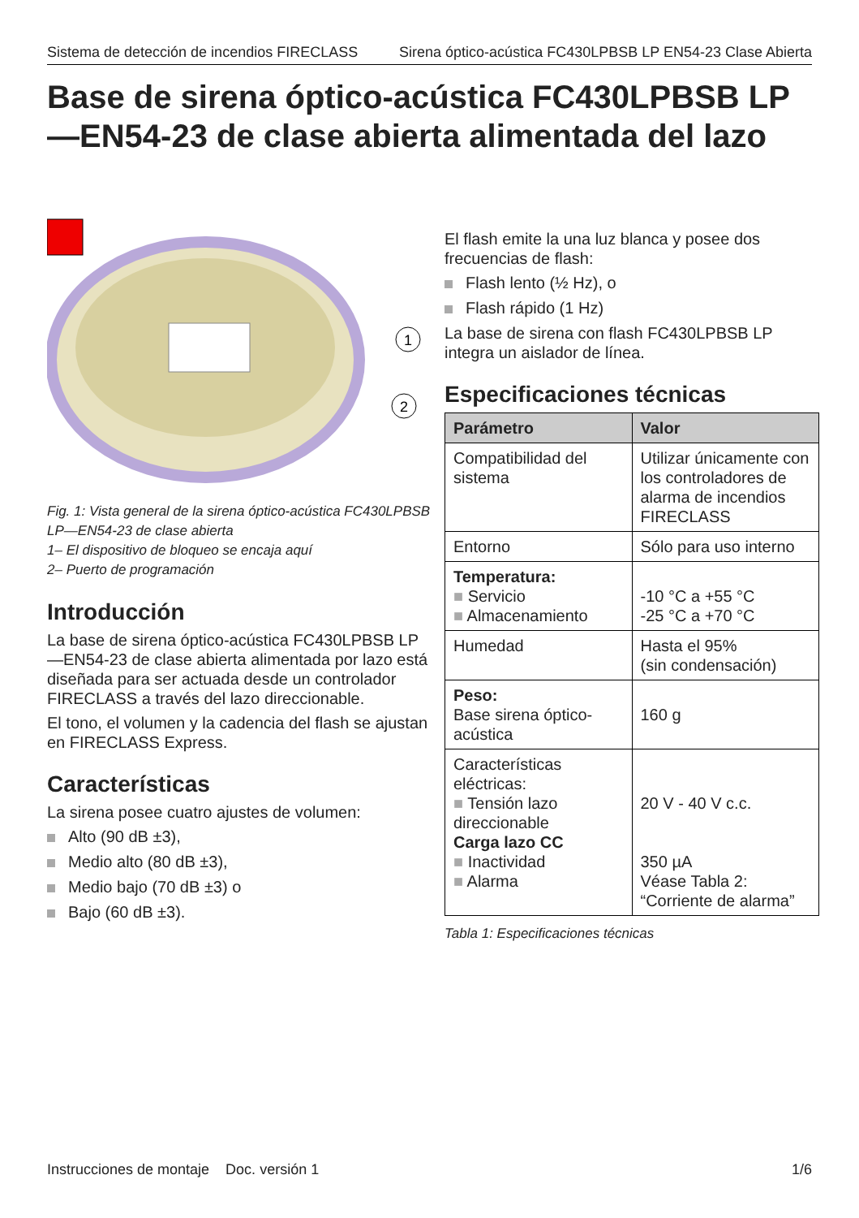Sistema de detección de incendios FIRECLASS Sirena óptico-acústica FC430LPBSB LP EN54-23 Clase Abierta
Base de sirena óptico-acústica FC430LPBSB LP —EN54-23 de clase abierta alimentada del lazo
1
2
Fig. 1: Vista general de la sirena óptico-acústica FC430LPBSB LP—EN54-23 de clase abierta
1– El dispositivo de bloqueo se encaja aquí
2– Puerto de programación
Introducción
La base de sirena óptico-acústica FC430LPBSB LP —EN54-23 de clase abierta alimentada por lazo está diseñada para ser actuada desde un controlador FIRECLASS a través del lazo direccionable.
El tono, el volumen y la cadencia del flash se ajustan en FIRECLASS Express.
Características
La sirena posee cuatro ajustes de volumen:
Alto (90 dB ±3),
Medio alto (80 dB ±3),
Medio bajo (70 dB ±3) o
Bajo (60 dB ±3).
El flash emite la una luz blanca y posee dos frecuencias de flash:
Flash lento (½ Hz), o
Flash rápido (1 Hz)
La base de sirena con flash FC430LPBSB LP integra un aislador de línea.
Especificaciones técnicas
| Parámetro | Valor |
| --- | --- |
| Compatibilidad del sistema | Utilizar únicamente con los controladores de alarma de incendios FIRECLASS |
| Entorno | Sólo para uso interno |
| Temperatura: ■ Servicio ■ Almacenamiento | -10 °C a +55 °C -25 °C a +70 °C |
| Humedad | Hasta el 95% (sin condensación) |
| Peso: Base sirena óptico-acústica | 160 g |
| Características eléctricas: ■ Tensión lazo direccionable Carga lazo CC ■ Inactividad ■ Alarma | 20 V - 40 V c.c. 350 µA Véase Tabla 2: “Corriente de alarma” |
Tabla 1: Especificaciones técnicas
Instrucciones de montaje Doc. versión 1 1/6